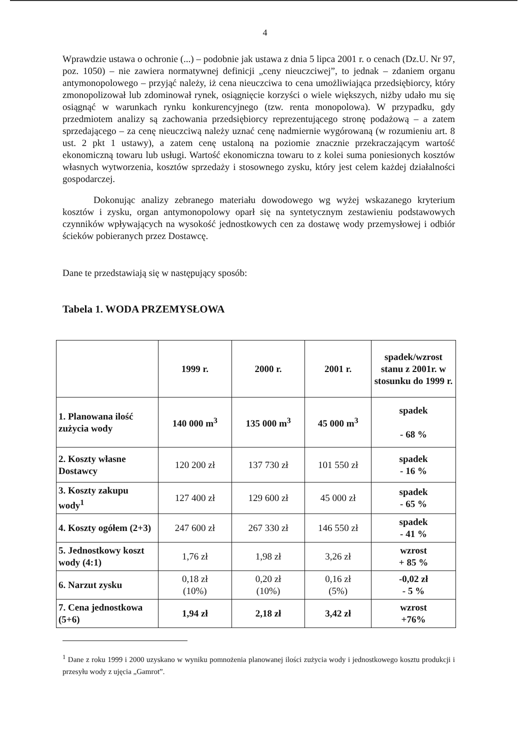4
Wprawdzie ustawa o ochronie (...) – podobnie jak ustawa z dnia 5 lipca 2001 r. o cenach (Dz.U. Nr 97, poz. 1050) – nie zawiera normatywnej definicji „ceny nieuczciwej”, to jednak – zdaniem organu antymonopolowego – przyjąć należy, iż cena nieuczciwa to cena umożliwiająca przedsiębiorcy, który zmonopolizował lub zdominował rynek, osiągnięcie korzyści o wiele większych, niżby udało mu się osiągnąć w warunkach rynku konkurencyjnego (tzw. renta monopolowa). W przypadku, gdy przedmiotem analizy są zachowania przedsiębiorcy reprezentującego stronę podażową – a zatem sprzedającego – za cenę nieuczciwą należy uznać cenę nadmiernie wygórowaną (w rozumieniu art. 8 ust. 2 pkt 1 ustawy), a zatem cenę ustaloną na poziomie znacznie przekraczającym wartość ekonomiczną towaru lub usługi. Wartość ekonomiczna towaru to z kolei suma poniesionych kosztów własnych wytworzenia, kosztów sprzedaży i stosownego zysku, który jest celem każdej działalności gospodarczej.
Dokonując analizy zebranego materiału dowodowego wg wyżej wskazanego kryterium kosztów i zysku, organ antymonopolowy oparł się na syntetycznym zestawieniu podstawowych czynników wpływających na wysokość jednostkowych cen za dostawę wody przemysłowej i odbiór ścieków pobieranych przez Dostawcę.
Dane te przedstawiają się w następujący sposób:
Tabela 1. WODA PRZEMYSŁOWA
| | 1999 r. | 2000 r. | 2001 r. | spadek/wzrost stanu z 2001r. w stosunku do 1999 r. |
| --- | --- | --- | --- | --- |
| 1. Planowana ilość zużycia wody | 140 000 m<sup>3</sup> | 135 000 m<sup>3</sup> | 45 000 m<sup>3</sup> | spadek - 68 % |
| 2. Koszty własne Dostawcy | 120 200 zł | 137 730 zł | 101 550 zł | spadek - 16 % |
| 3. Koszty zakupu wody<sup>1</sup> | 127 400 zł | 129 600 zł | 45 000 zł | spadek - 65 % |
| 4. Koszty ogółem (2+3) | 247 600 zł | 267 330 zł | 146 550 zł | spadek - 41 % |
| 5. Jednostkowy koszt wody (4:1) | 1,76 zł | 1,98 zł | 3,26 zł | wzrost + 85 % |
| 6. Narzut zysku | 0,18 zł (10%) | 0,20 zł (10%) | 0,16 zł (5%) | -0,02 zł - 5 % |
| 7. Cena jednostkowa (5+6) | 1,94 zł | 2,18 zł | 3,42 zł | wzrost +76% |
<sup>1</sup> Dane z roku 1999 i 2000 uzyskano w wyniku pomnożenia planowanej ilości zużycia wody i jednostkowego kosztu produkcji i przesyłu wody z ujęcia „Gamrot”.